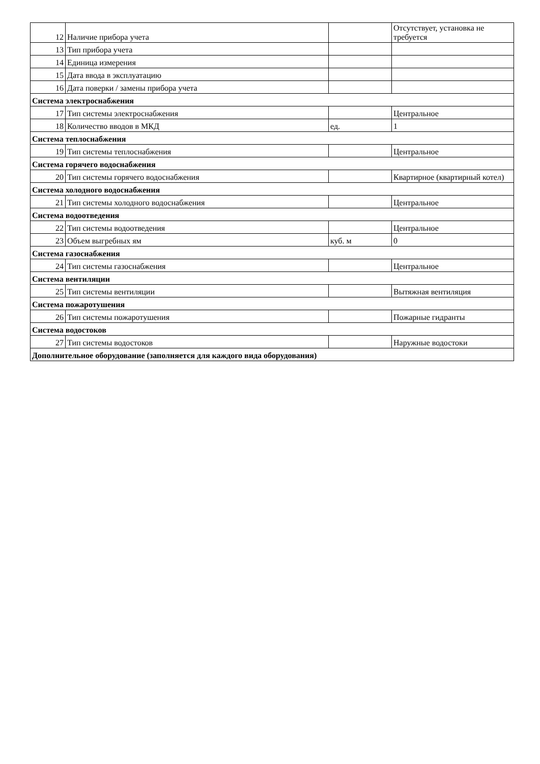| 12 | Наличие прибора учета | | Отсутствует, установка не требуется |
| 13 | Тип прибора учета | | |
| 14 | Единица измерения | | |
| 15 | Дата ввода в эксплуатацию | | |
| 16 | Дата поверки / замены прибора учета | | |
| Система электроснабжения | | | |
| 17 | Тип системы электроснабжения | | Центральное |
| 18 | Количество вводов в МКД | ед. | 1 |
| Система теплоснабжения | | | |
| 19 | Тип системы теплоснабжения | | Центральное |
| Система горячего водоснабжения | | | |
| 20 | Тип системы горячего водоснабжения | | Квартирное (квартирный котел) |
| Система холодного водоснабжения | | | |
| 21 | Тип системы холодного водоснабжения | | Центральное |
| Система водоотведения | | | |
| 22 | Тип системы водоотведения | | Центральное |
| 23 | Объем выгребных ям | куб. м | 0 |
| Система газоснабжения | | | |
| 24 | Тип системы газоснабжения | | Центральное |
| Система вентиляции | | | |
| 25 | Тип системы вентиляции | | Вытяжная вентиляция |
| Система пожаротушения | | | |
| 26 | Тип системы пожаротушения | | Пожарные гидранты |
| Система водостоков | | | |
| 27 | Тип системы водостоков | | Наружные водостоки |
| Дополнительное оборудование (заполняется для каждого вида оборудования) | | | |